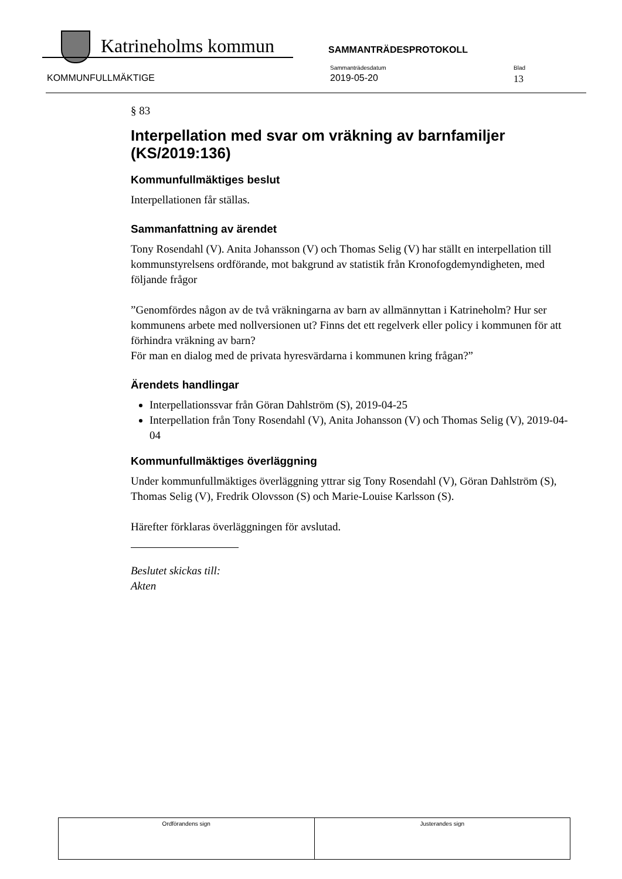Katrineholms kommun SAMMANTRÄDESPROTOKOLL
KOMMUNFULLMÄKTIGE
Sammanträdesdatum
2019-05-20
Blad
13
§ 83
Interpellation med svar om vräkning av barnfamiljer (KS/2019:136)
Kommunfullmäktiges beslut
Interpellationen får ställas.
Sammanfattning av ärendet
Tony Rosendahl (V). Anita Johansson (V) och Thomas Selig (V) har ställt en interpellation till kommunstyrelsens ordförande, mot bakgrund av statistik från Kronofogdemyndigheten, med följande frågor
”Genomfördes någon av de två vräkningarna av barn av allmännyttan i Katrineholm? Hur ser kommunens arbete med nollversionen ut? Finns det ett regelverk eller policy i kommunen för att förhindra vräkning av barn?
För man en dialog med de privata hyresvärdarna i kommunen kring frågan?”
Ärendets handlingar
Interpellationssvar från Göran Dahlström (S), 2019-04-25
Interpellation från Tony Rosendahl (V), Anita Johansson (V) och Thomas Selig (V), 2019-04-04
Kommunfullmäktiges överläggning
Under kommunfullmäktiges överläggning yttrar sig Tony Rosendahl (V), Göran Dahlström (S), Thomas Selig (V), Fredrik Olovsson (S) och Marie-Louise Karlsson (S).
Härefter förklaras överläggningen för avslutad.
Beslutet skickas till:
Akten
| Ordförandens sign | Justerandes sign |